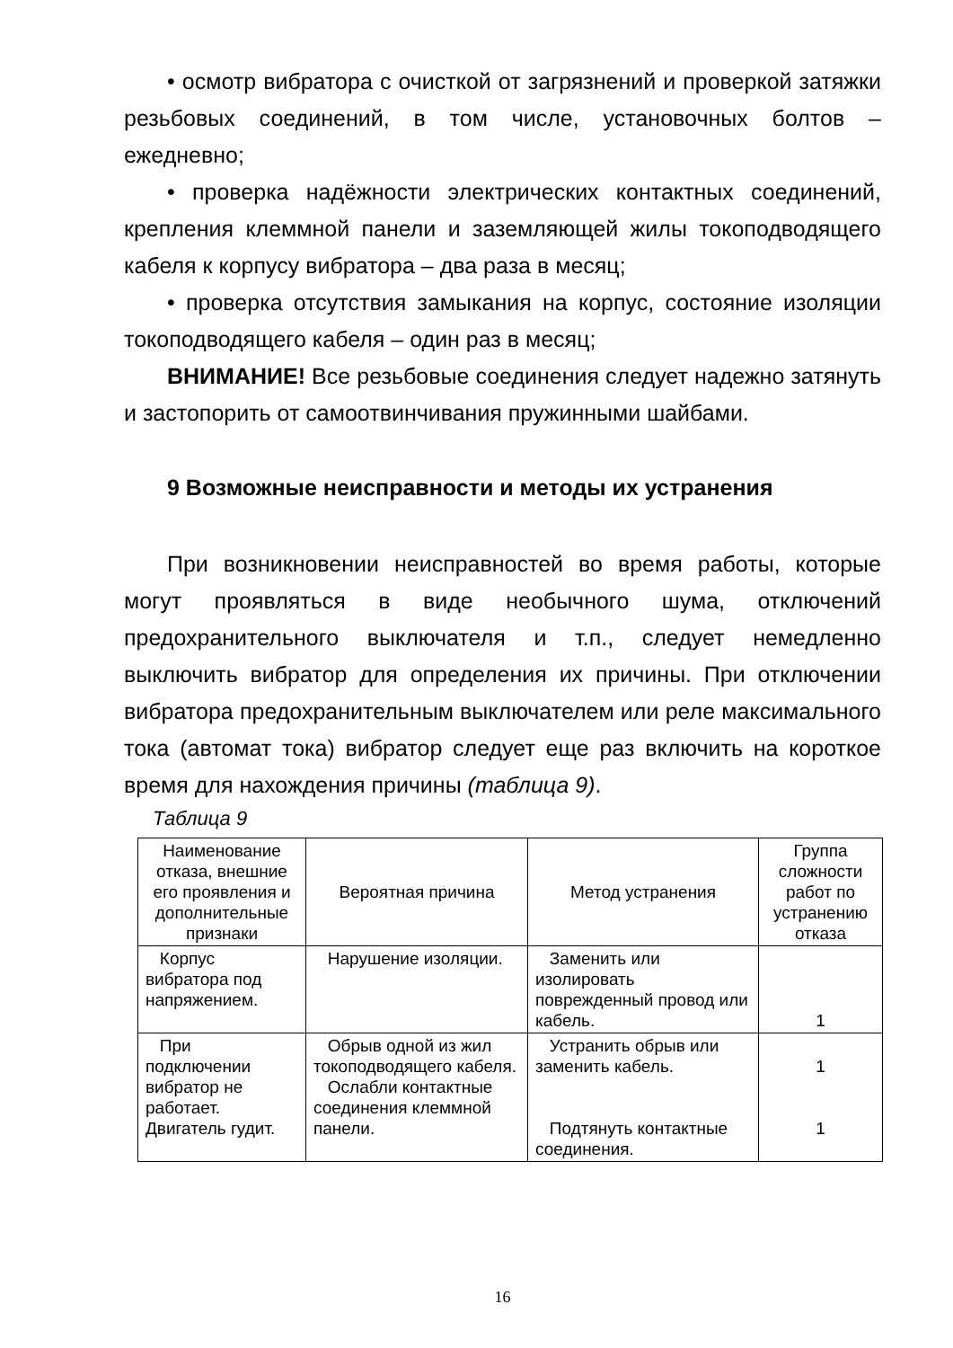• осмотр вибратора с очисткой от загрязнений и проверкой затяжки резьбовых соединений, в том числе, установочных болтов – ежедневно;
• проверка надёжности электрических контактных соединений, крепления клеммной панели и заземляющей жилы токоподводящего кабеля к корпусу вибратора – два раза в месяц;
• проверка отсутствия замыкания на корпус, состояние изоляции токоподводящего кабеля – один раз в месяц;
ВНИМАНИЕ! Все резьбовые соединения следует надежно затянуть и застопорить от самоотвинчивания пружинными шайбами.
9 Возможные неисправности и методы их устранения
При возникновении неисправностей во время работы, которые могут проявляться в виде необычного шума, отключений предохранительного выключателя и т.п., следует немедленно выключить вибратор для определения их причины. При отключении вибратора предохранительным выключателем или реле максимального тока (автомат тока) вибратор следует еще раз включить на короткое время для нахождения причины (таблица 9).
Таблица 9
| Наименование отказа, внешние его проявления и дополнительные признаки | Вероятная причина | Метод устранения | Группа сложности работ по устранению отказа |
| --- | --- | --- | --- |
| Корпус вибратора под напряжением. | Нарушение изоляции. | Заменить или изолировать поврежденный провод или кабель. | 1 |
| При подключении вибратор не работает. Двигатель гудит. | Обрыв одной из жил токоподводящего кабеля. Ослабли контактные соединения клеммной панели. | Устранить обрыв или заменить кабель. Подтянуть контактные соединения. | 1 1 |
16